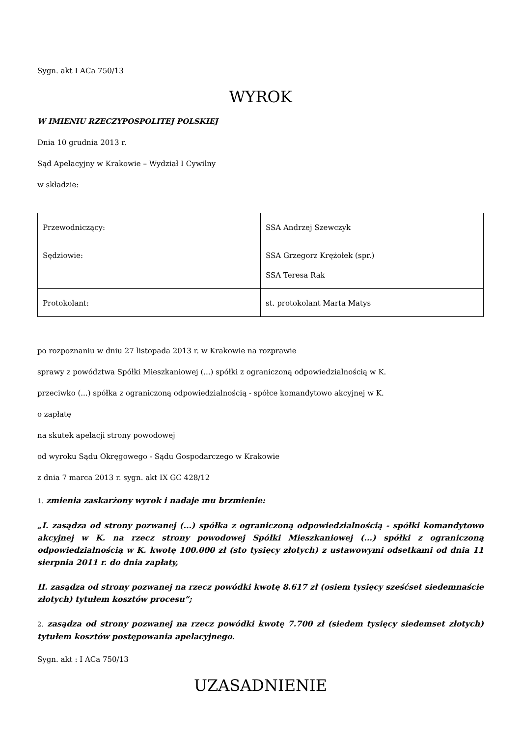Sygn. akt I ACa 750/13
WYROK
W IMIENIU RZECZYPOSPOLITEJ POLSKIEJ
Dnia 10 grudnia 2013 r.
Sąd Apelacyjny w Krakowie – Wydział I Cywilny
w składzie:
| Przewodniczący: | SSA Andrzej Szewczyk |
| Sędziowie: | SSA Grzegorz Krężołek (spr.) SSA Teresa Rak |
| Protokolant: | st. protokolant Marta Matys |
po rozpoznaniu w dniu 27 listopada 2013 r. w Krakowie na rozprawie
sprawy z powództwa Spółki Mieszkaniowej (...) spółki z ograniczoną odpowiedzialnością w K.
przeciwko (...) spółka z ograniczoną odpowiedzialnością - spółce komandytowo akcyjnej w K.
o zapłatę
na skutek apelacji strony powodowej
od wyroku Sądu Okręgowego - Sądu Gospodarczego w Krakowie
z dnia 7 marca 2013 r. sygn. akt IX GC 428/12
1. zmienia zaskarżony wyrok i nadaje mu brzmienie:
„I. zasądza od strony pozwanej (...) spółka z ograniczoną odpowiedzialnością - spółki komandytowo akcyjnej w K. na rzecz strony powodowej Spółki Mieszkaniowej (...) spółki z ograniczoną odpowiedzialnością w K. kwotę 100.000 zł (sto tysięcy złotych) z ustawowymi odsetkami od dnia 11 sierpnia 2011 r. do dnia zapłaty,
II. zasądza od strony pozwanej na rzecz powódki kwotę 8.617 zł (osiem tysięcy sześćset siedemnaście złotych) tytułem kosztów procesu”;
2. zasądza od strony pozwanej na rzecz powódki kwotę 7.700 zł (siedem tysięcy siedemset złotych) tytułem kosztów postępowania apelacyjnego.
Sygn. akt : I ACa 750/13
UZASADNIENIE